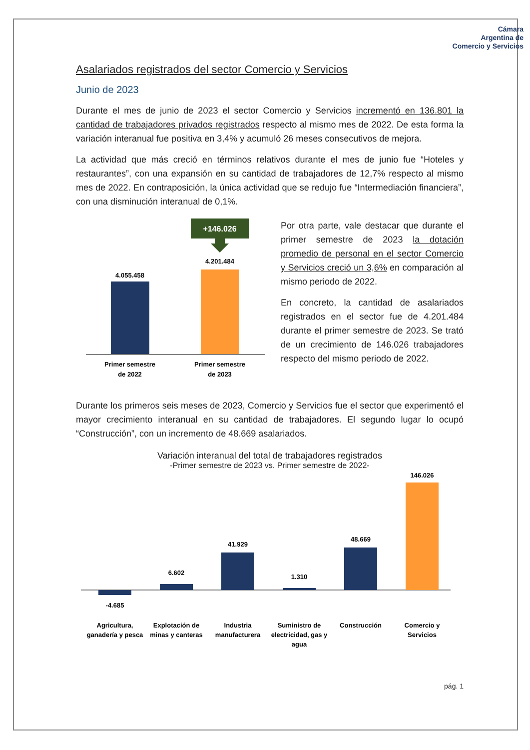Cámara
Argentina de
Comercio y Servicios
Asalariados registrados del sector Comercio y Servicios
Junio de 2023
Durante el mes de junio de 2023 el sector Comercio y Servicios incrementó en 136.801 la cantidad de trabajadores privados registrados respecto al mismo mes de 2022. De esta forma la variación interanual fue positiva en 3,4% y acumuló 26 meses consecutivos de mejora.
La actividad que más creció en términos relativos durante el mes de junio fue “Hoteles y restaurantes”, con una expansión en su cantidad de trabajadores de 12,7% respecto al mismo mes de 2022. En contraposición, la única actividad que se redujo fue “Intermediación financiera”, con una disminución interanual de 0,1%.
+146.026
4.055.458
4.201.484
Primer semestre
de 2022
Primer semestre
de 2023
Por otra parte, vale destacar que durante el primer semestre de 2023 la dotación promedio de personal en el sector Comercio y Servicios creció un 3,6% en comparación al mismo periodo de 2022.
En concreto, la cantidad de asalariados registrados en el sector fue de 4.201.484 durante el primer semestre de 2023. Se trató de un crecimiento de 146.026 trabajadores respecto del mismo periodo de 2022.
Durante los primeros seis meses de 2023, Comercio y Servicios fue el sector que experimentó el mayor crecimiento interanual en su cantidad de trabajadores. El segundo lugar lo ocupó “Construcción”, con un incremento de 48.669 asalariados.
Variación interanual del total de trabajadores registrados
-Primer semestre de 2023 vs. Primer semestre de 2022-
-4.685
6.602
41.929
1.310
48.669
146.026
Agricultura,
ganadería y pesca
Explotación de
minas y canteras
Industria
manufacturera
Suministro de
electricidad, gas y
agua
Construcción
Comercio y
Servicios
pág. 1